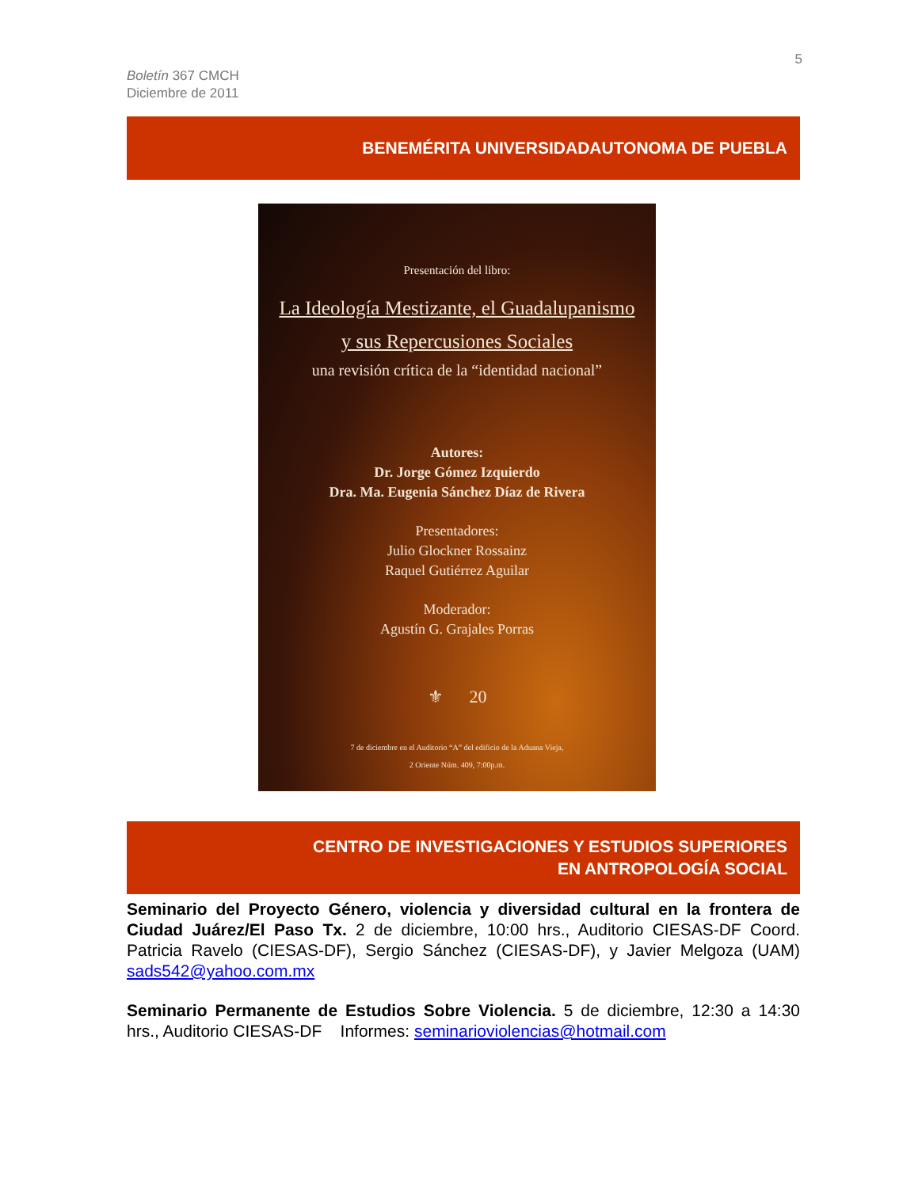5
Boletín 367 CMCH
Diciembre de 2011
BENEMÉRITA UNIVERSIDADAUTONOMA DE PUEBLA
Presentación del libro:
La Ideología Mestizante, el Guadalupanismo
y sus Repercusiones Sociales
una revisión crítica de la “identidad nacional”
Autores:
Dr. Jorge Gómez Izquierdo
Dra. Ma. Eugenia Sánchez Díaz de Rivera
Presentadores:
Julio Glockner Rossainz
Raquel Gutiérrez Aguilar
Moderador:
Agustín G. Grajales Porras
⚜ 20
7 de diciembre en el Auditorio “A” del edificio de la Aduana Vieja,
2 Oriente Núm. 409, 7:00p.m.
CENTRO DE INVESTIGACIONES Y ESTUDIOS SUPERIORES
EN ANTROPOLOGÍA SOCIAL
Seminario del Proyecto Género, violencia y diversidad cultural en la frontera de Ciudad Juárez/El Paso Tx. 2 de diciembre, 10:00 hrs., Auditorio CIESAS-DF Coord. Patricia Ravelo (CIESAS-DF), Sergio Sánchez (CIESAS-DF), y Javier Melgoza (UAM) sads542@yahoo.com.mx
Seminario Permanente de Estudios Sobre Violencia. 5 de diciembre, 12:30 a 14:30 hrs., Auditorio CIESAS-DF Informes: seminarioviolencias@hotmail.com